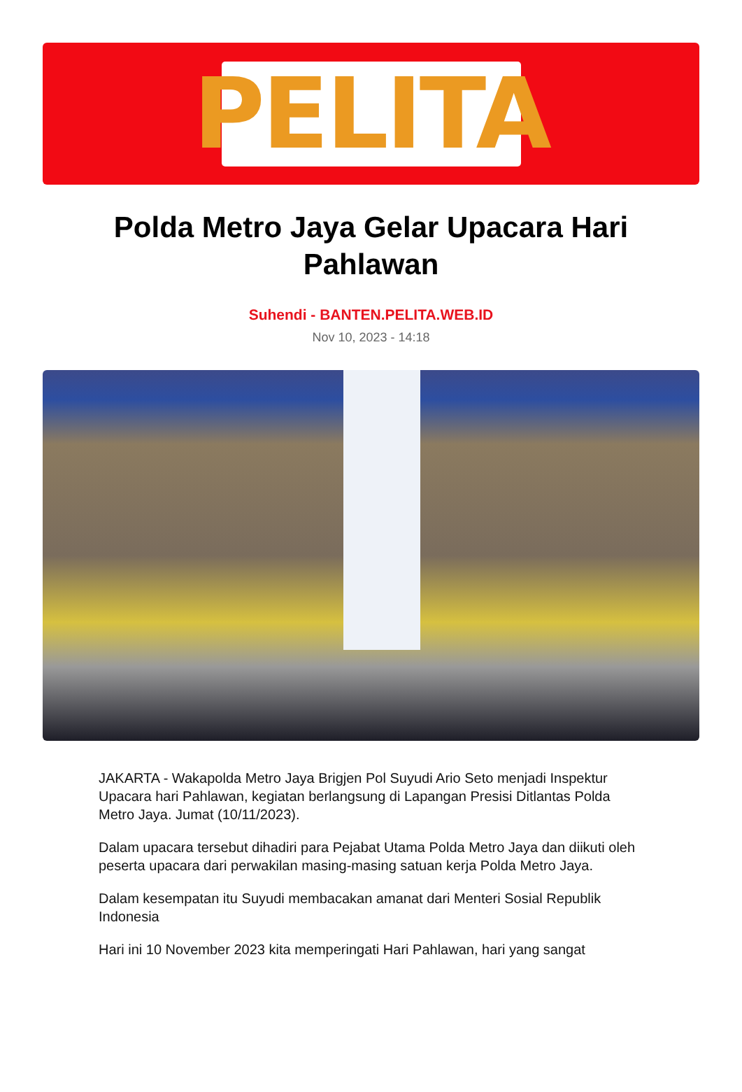PELITA
Polda Metro Jaya Gelar Upacara Hari Pahlawan
Suhendi - BANTEN.PELITA.WEB.ID
Nov 10, 2023 - 14:18
JAKARTA - Wakapolda Metro Jaya Brigjen Pol Suyudi Ario Seto menjadi Inspektur Upacara hari Pahlawan, kegiatan berlangsung di Lapangan Presisi Ditlantas Polda Metro Jaya. Jumat (10/11/2023).
Dalam upacara tersebut dihadiri para Pejabat Utama Polda Metro Jaya dan diikuti oleh peserta upacara dari perwakilan masing-masing satuan kerja Polda Metro Jaya.
Dalam kesempatan itu Suyudi membacakan amanat dari Menteri Sosial Republik Indonesia
Hari ini 10 November 2023 kita memperingati Hari Pahlawan, hari yang sangat